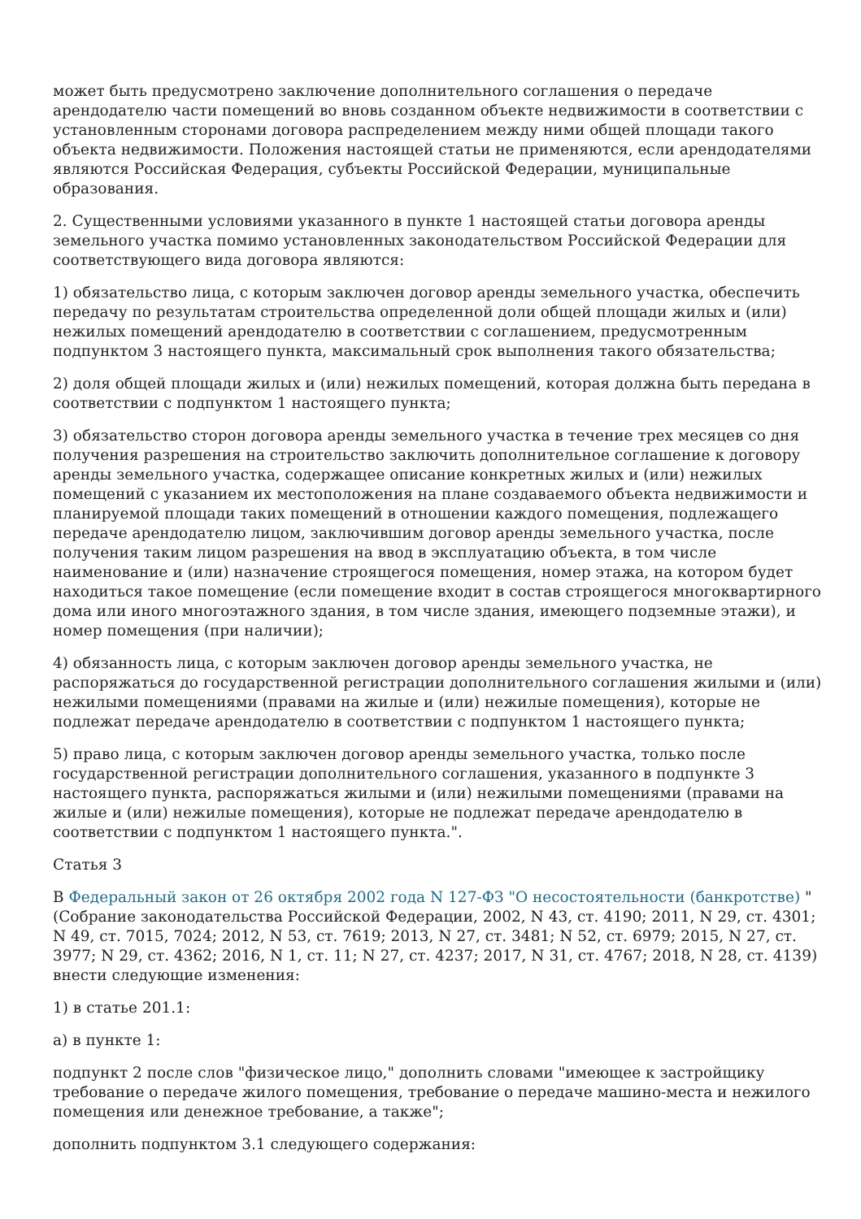может быть предусмотрено заключение дополнительного соглашения о передаче арендодателю части помещений во вновь созданном объекте недвижимости в соответствии с установленным сторонами договора распределением между ними общей площади такого объекта недвижимости. Положения настоящей статьи не применяются, если арендодателями являются Российская Федерация, субъекты Российской Федерации, муниципальные образования.
2. Существенными условиями указанного в пункте 1 настоящей статьи договора аренды земельного участка помимо установленных законодательством Российской Федерации для соответствующего вида договора являются:
1) обязательство лица, с которым заключен договор аренды земельного участка, обеспечить передачу по результатам строительства определенной доли общей площади жилых и (или) нежилых помещений арендодателю в соответствии с соглашением, предусмотренным подпунктом 3 настоящего пункта, максимальный срок выполнения такого обязательства;
2) доля общей площади жилых и (или) нежилых помещений, которая должна быть передана в соответствии с подпунктом 1 настоящего пункта;
3) обязательство сторон договора аренды земельного участка в течение трех месяцев со дня получения разрешения на строительство заключить дополнительное соглашение к договору аренды земельного участка, содержащее описание конкретных жилых и (или) нежилых помещений с указанием их местоположения на плане создаваемого объекта недвижимости и планируемой площади таких помещений в отношении каждого помещения, подлежащего передаче арендодателю лицом, заключившим договор аренды земельного участка, после получения таким лицом разрешения на ввод в эксплуатацию объекта, в том числе наименование и (или) назначение строящегося помещения, номер этажа, на котором будет находиться такое помещение (если помещение входит в состав строящегося многоквартирного дома или иного многоэтажного здания, в том числе здания, имеющего подземные этажи), и номер помещения (при наличии);
4) обязанность лица, с которым заключен договор аренды земельного участка, не распоряжаться до государственной регистрации дополнительного соглашения жилыми и (или) нежилыми помещениями (правами на жилые и (или) нежилые помещения), которые не подлежат передаче арендодателю в соответствии с подпунктом 1 настоящего пункта;
5) право лица, с которым заключен договор аренды земельного участка, только после государственной регистрации дополнительного соглашения, указанного в подпункте 3 настоящего пункта, распоряжаться жилыми и (или) нежилыми помещениями (правами на жилые и (или) нежилые помещения), которые не подлежат передаче арендодателю в соответствии с подпунктом 1 настоящего пункта.".
Статья 3
В Федеральный закон от 26 октября 2002 года N 127-ФЗ "О несостоятельности (банкротстве) " (Собрание законодательства Российской Федерации, 2002, N 43, ст. 4190; 2011, N 29, ст. 4301; N 49, ст. 7015, 7024; 2012, N 53, ст. 7619; 2013, N 27, ст. 3481; N 52, ст. 6979; 2015, N 27, ст. 3977; N 29, ст. 4362; 2016, N 1, ст. 11; N 27, ст. 4237; 2017, N 31, ст. 4767; 2018, N 28, ст. 4139) внести следующие изменения:
1) в статье 201.1:
а) в пункте 1:
подпункт 2 после слов "физическое лицо," дополнить словами "имеющее к застройщику требование о передаче жилого помещения, требование о передаче машино-места и нежилого помещения или денежное требование, а также";
дополнить подпунктом 3.1 следующего содержания: